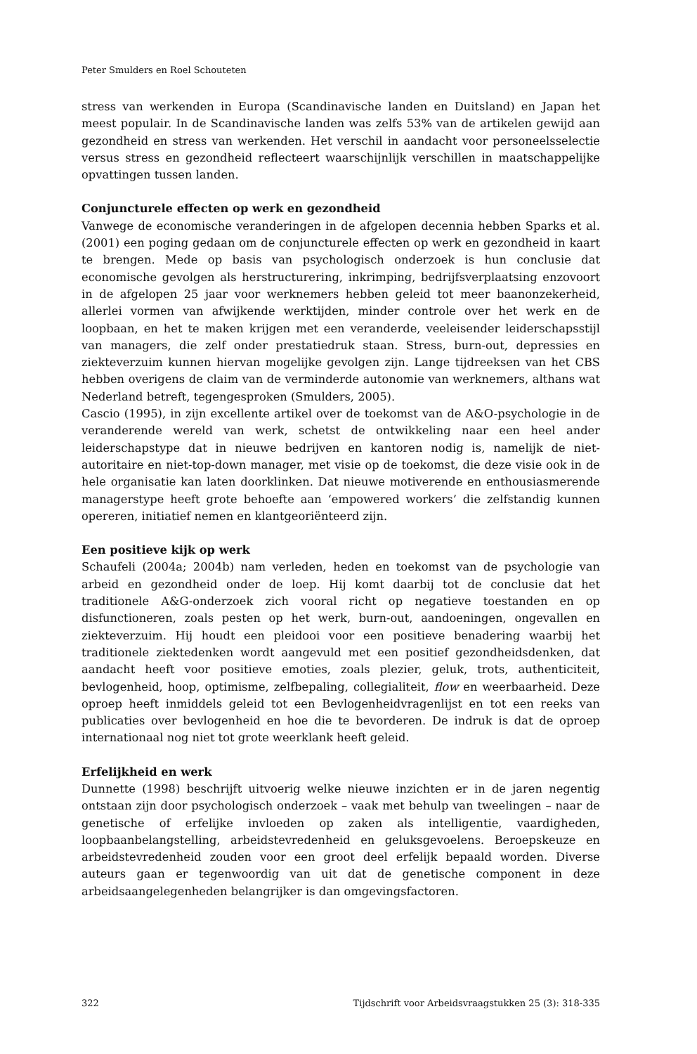Peter Smulders en Roel Schouteten
stress van werkenden in Europa (Scandinavische landen en Duitsland) en Japan het meest populair. In de Scandinavische landen was zelfs 53% van de artikelen gewijd aan gezondheid en stress van werkenden. Het verschil in aandacht voor personeelsselectie versus stress en gezondheid reflecteert waarschijnlijk verschillen in maatschappelijke opvattingen tussen landen.
Conjuncturele effecten op werk en gezondheid
Vanwege de economische veranderingen in de afgelopen decennia hebben Sparks et al. (2001) een poging gedaan om de conjuncturele effecten op werk en gezondheid in kaart te brengen. Mede op basis van psychologisch onderzoek is hun conclusie dat economische gevolgen als herstructurering, inkrimping, bedrijfsverplaatsing enzovoort in de afgelopen 25 jaar voor werknemers hebben geleid tot meer baanonzekerheid, allerlei vormen van afwijkende werktijden, minder controle over het werk en de loopbaan, en het te maken krijgen met een veranderde, veeleisender leiderschapsstijl van managers, die zelf onder prestatiedruk staan. Stress, burn-out, depressies en ziekteverzuim kunnen hiervan mogelijke gevolgen zijn. Lange tijdreeksen van het CBS hebben overigens de claim van de verminderde autonomie van werknemers, althans wat Nederland betreft, tegengesproken (Smulders, 2005).
Cascio (1995), in zijn excellente artikel over de toekomst van de A&O-psychologie in de veranderende wereld van werk, schetst de ontwikkeling naar een heel ander leiderschapstype dat in nieuwe bedrijven en kantoren nodig is, namelijk de niet-autoritaire en niet-top-down manager, met visie op de toekomst, die deze visie ook in de hele organisatie kan laten doorklinken. Dat nieuwe motiverende en enthousiasmerende managerstype heeft grote behoefte aan ‘empowered workers’ die zelfstandig kunnen opereren, initiatief nemen en klantgeoriënteerd zijn.
Een positieve kijk op werk
Schaufeli (2004a; 2004b) nam verleden, heden en toekomst van de psychologie van arbeid en gezondheid onder de loep. Hij komt daarbij tot de conclusie dat het traditionele A&G-onderzoek zich vooral richt op negatieve toestanden en op disfunctioneren, zoals pesten op het werk, burn-out, aandoeningen, ongevallen en ziekteverzuim. Hij houdt een pleidooi voor een positieve benadering waarbij het traditionele ziektedenken wordt aangevuld met een positief gezondheidsdenken, dat aandacht heeft voor positieve emoties, zoals plezier, geluk, trots, authenticiteit, bevlogenheid, hoop, optimisme, zelfbepaling, collegialiteit, flow en weerbaarheid. Deze oproep heeft inmiddels geleid tot een Bevlogenheidvragenlijst en tot een reeks van publicaties over bevlogenheid en hoe die te bevorderen. De indruk is dat de oproep internationaal nog niet tot grote weerklank heeft geleid.
Erfelijkheid en werk
Dunnette (1998) beschrijft uitvoerig welke nieuwe inzichten er in de jaren negentig ontstaan zijn door psychologisch onderzoek – vaak met behulp van tweelingen – naar de genetische of erfelijke invloeden op zaken als intelligentie, vaardigheden, loopbaanbelangstelling, arbeidstevredenheid en geluksgevoelens. Beroepskeuze en arbeidstevredenheid zouden voor een groot deel erfelijk bepaald worden. Diverse auteurs gaan er tegenwoordig van uit dat de genetische component in deze arbeidsaangelegenheden belangrijker is dan omgevingsfactoren.
322 Tijdschrift voor Arbeidsvraagstukken 25 (3): 318-335